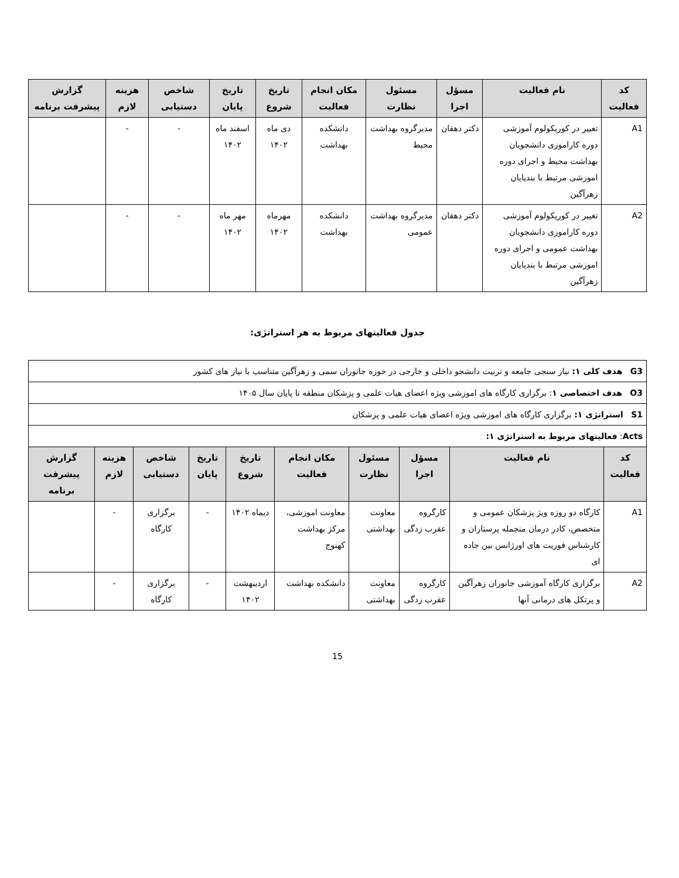| کد فعالیت | نام فعالیت | مسؤل اجرا | مسئول نظارت | مکان انجام فعالیت | تاریخ شروع | تاریخ پایان | شاخص دستیابی | هزینه لازم | گزارش پیشرفت برنامه |
| --- | --- | --- | --- | --- | --- | --- | --- | --- | --- |
| A1 | تغییر در کوریکولوم آموزشی دوره کاراموزی دانشجویان بهداشت محیط و اجرای دوره اموزشی مرتبط با بندپایان زهرآگین | دکتر دهقان | مدیرگروه بهداشت محیط | دانشکده بهداشت | دی ماه ۱۴۰۲ | اسفند ماه ۱۴۰۲ | - | - | |
| A2 | تغییر در کوریکولوم آموزشی دوره کاراموزی دانشجویان بهداشت عمومی و اجرای دوره اموزشی مرتبط با بندپایان زهرآگین | دکتر دهقان | مدیرگروه بهداشت عمومی | دانشکده بهداشت | مهرماه ۱۴۰۲ | مهر ماه ۱۴۰۲ | - | - | |
جدول فعالیتهای مربوط به هر استراتژی:
| G3 هدف کلی ۱: نیاز سنجی جامعه و تربیت دانشجو داخلی و خارجی در حوزه جانوران سمی و زهرآگین متناسب با نیاز های کشور | | | | | | | | | |
| O3 هدف اختصاصی ۱ : برگزاری کارگاه های اموزشی ویژه اعضای هیات علمی و پزشکان منطقه تا پایان سال ۱۴۰۵ | | | | | | | | | |
| S1 استراتژی ۱: برگزاری کارگاه های اموزشی ویژه اعضای هیات علمی و پزشکان | | | | | | | | | |
| Acts : فعالیتهای مربوط به استراتژی ۱: | | | | | | | | | |
| کد فعالیت | نام فعالیت | مسؤل اجرا | مسئول نظارت | مکان انجام فعالیت | تاریخ شروع | تاریخ پایان | شاخص دستیابی | هزینه لازم | گزارش پیشرفت برنامه |
| A1 | کارگاه دو روزه ویژ پزشکان عمومی و متخصص، کادر درمان منجمله پرستاران و کارشناس فوریت های اورژانس بین جاده ای | کارگروه عقرب زدگی | معاونت بهداشتی | معاونت اموزشی، مرکز بهداشت کهنوج | دیماه ۱۴۰۲ | - | برگزاری کارگاه | - | |
| A2 | برگزاری کارگاه آموزشی جانوران زهرآگین و پرتکل های درمانی آنها | کارگروه عقرب زدگی | معاونت بهداشتی | دانشکده بهداشت | اردیبهشت ۱۴۰۲ | - | برگزاری کارگاه | - | |
15